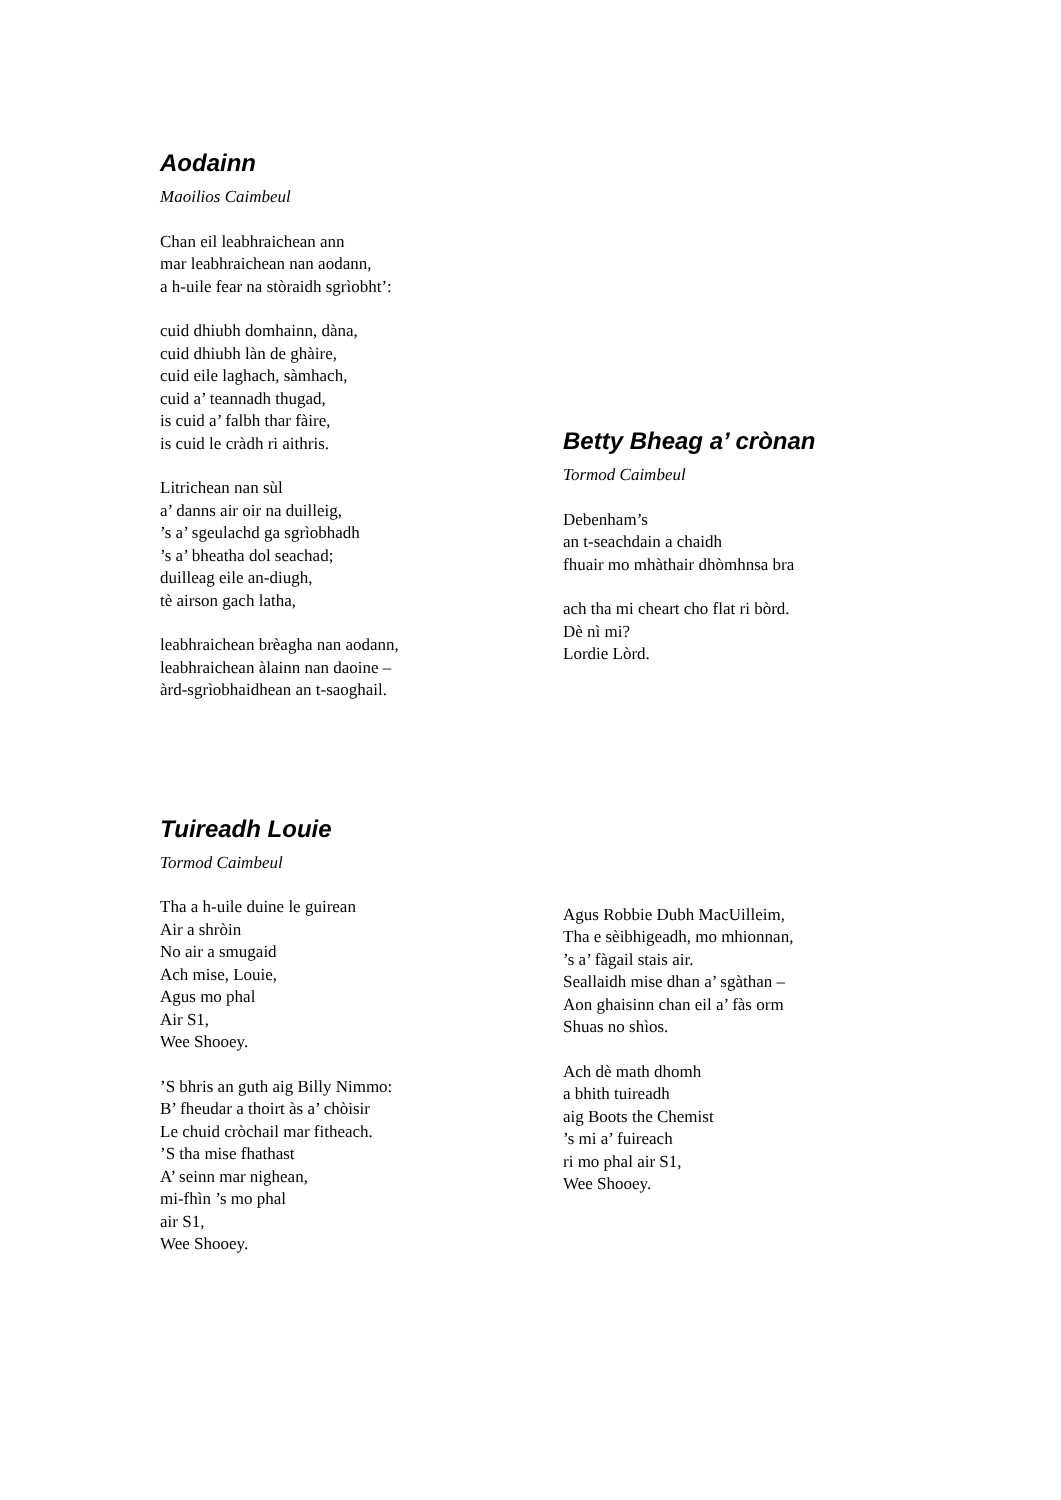Aodainn
Maoilios Caimbeul
Chan eil leabhraichean ann
mar leabhraichean nan aodann,
a h-uile fear na stòraidh sgrìobht’:
cuid dhiubh domhainn, dàna,
cuid dhiubh làn de ghàire,
cuid eile laghach, sàmhach,
cuid a’ teannadh thugad,
is cuid a’ falbh thar fàire,
is cuid le cràdh ri aithris.
Litrichean nan sùl
a’ danns air oir na duilleig,
’s a’ sgeulachd ga sgrìobhadh
’s a’ bheatha dol seachad;
duilleag eile an-diugh,
tè airson gach latha,
leabhraichean brèagha nan aodann,
leabhraichean àlainn nan daoine –
àrd-sgrìobhaidhean an t-saoghail.
Betty Bheag a’ crònan
Tormod Caimbeul
Debenham’s
an t-seachdain a chaidh
fhuair mo mhàthair dhòmhnsa bra
ach tha mi cheart cho flat ri bòrd.
Dè nì mi?
Lordie Lòrd.
Tuireadh Louie
Tormod Caimbeul
Tha a h-uile duine le guirean
Air a shròin
No air a smugaid
Ach mise, Louie,
Agus mo phal
Air S1,
Wee Shooey.
’S bhris an guth aig Billy Nimmo:
B’ fheudar a thoirt às a’ chòisir
Le chuid cròchail mar fitheach.
’S tha mise fhathast
A’ seinn mar nighean,
mi-fhìn ’s mo phal
air S1,
Wee Shooey.
Agus Robbie Dubh MacUilleim,
Tha e sèibhigeadh, mo mhionnan,
’s a’ fàgail stais air.
Seallaidh mise dhan a’ sgàthan –
Aon ghaisinn chan eil a’ fàs orm
Shuas no shìos.
Ach dè math dhomh
a bhith tuireadh
aig Boots the Chemist
’s mi a’ fuireach
ri mo phal air S1,
Wee Shooey.